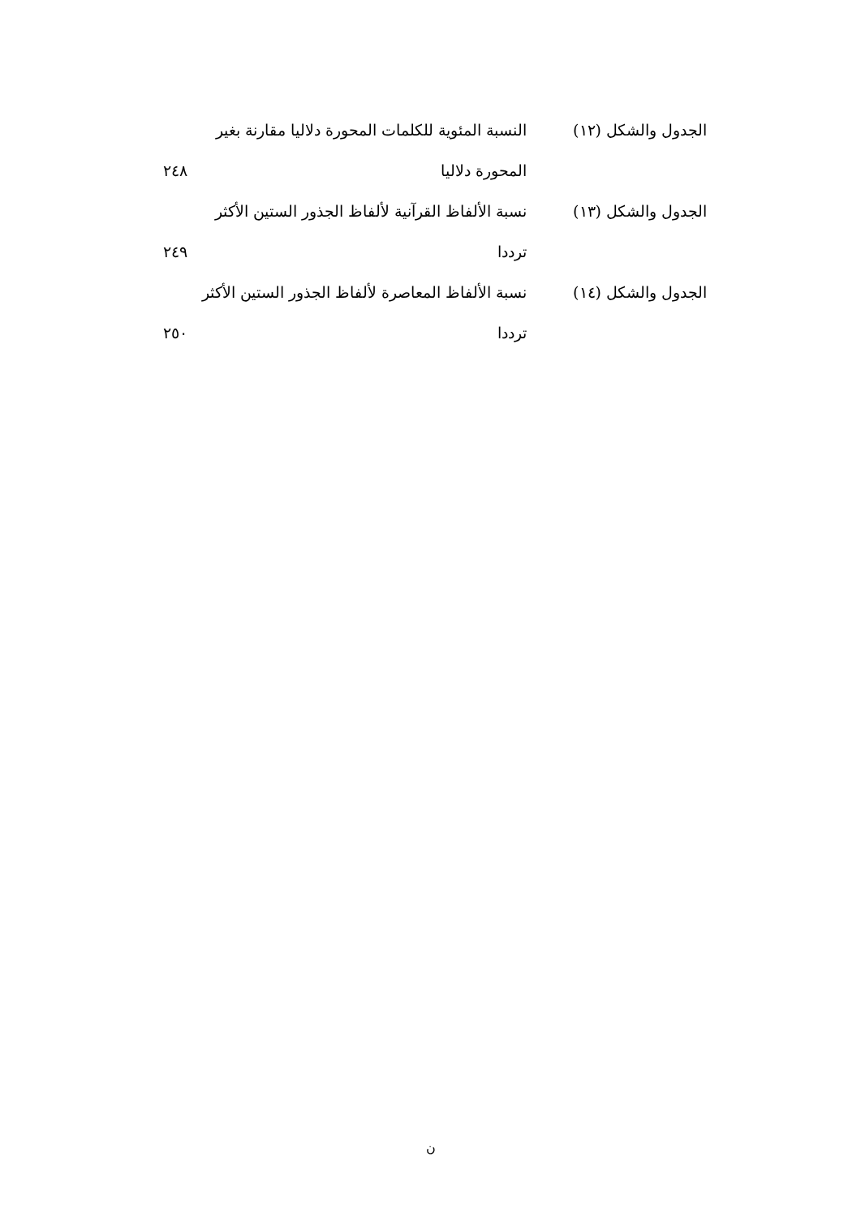الجدول والشكل (١٢) النسبة المئوية للكلمات المحورة دلاليا مقارنة بغير
المحورة دلاليا ٢٤٨
الجدول والشكل (١٣) نسبة الألفاظ القرآنية لألفاظ الجذور الستين الأكثر
ترددا ٢٤٩
الجدول والشكل (١٤) نسبة الألفاظ المعاصرة لألفاظ الجذور الستين الأكثر
ترددا ٢٥٠
ن